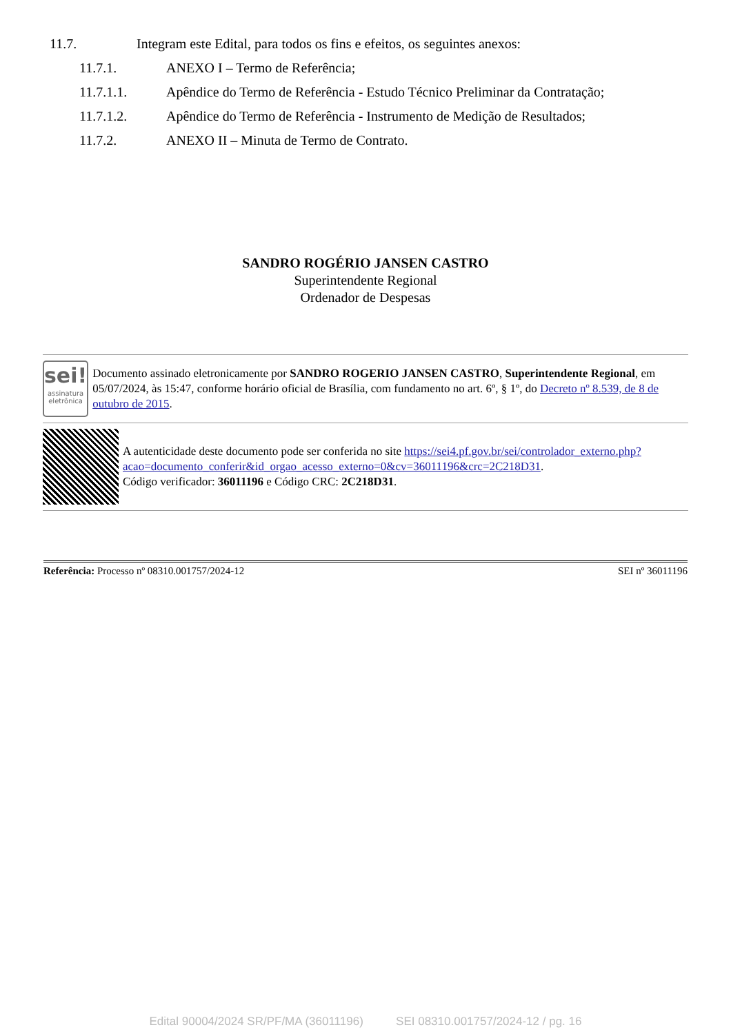11.7. Integram este Edital, para todos os fins e efeitos, os seguintes anexos:
11.7.1. ANEXO I – Termo de Referência;
11.7.1.1. Apêndice do Termo de Referência - Estudo Técnico Preliminar da Contratação;
11.7.1.2. Apêndice do Termo de Referência - Instrumento de Medição de Resultados;
11.7.2. ANEXO II – Minuta de Termo de Contrato.
SANDRO ROGÉRIO JANSEN CASTRO
Superintendente Regional
Ordenador de Despesas
sei!
assinatura
eletrônica
Documento assinado eletronicamente por SANDRO ROGERIO JANSEN CASTRO, Superintendente Regional, em 05/07/2024, às 15:47, conforme horário oficial de Brasília, com fundamento no art. 6º, § 1º, do Decreto nº 8.539, de 8 de outubro de 2015.
A autenticidade deste documento pode ser conferida no site https://sei4.pf.gov.br/sei/controlador_externo.php?
acao=documento_conferir&id_orgao_acesso_externo=0&cv=36011196&crc=2C218D31.
Código verificador: 36011196 e Código CRC: 2C218D31.
Referência: Processo nº 08310.001757/2024-12 SEI nº 36011196
Edital 90004/2024 SR/PF/MA (36011196) SEI 08310.001757/2024-12 / pg. 16